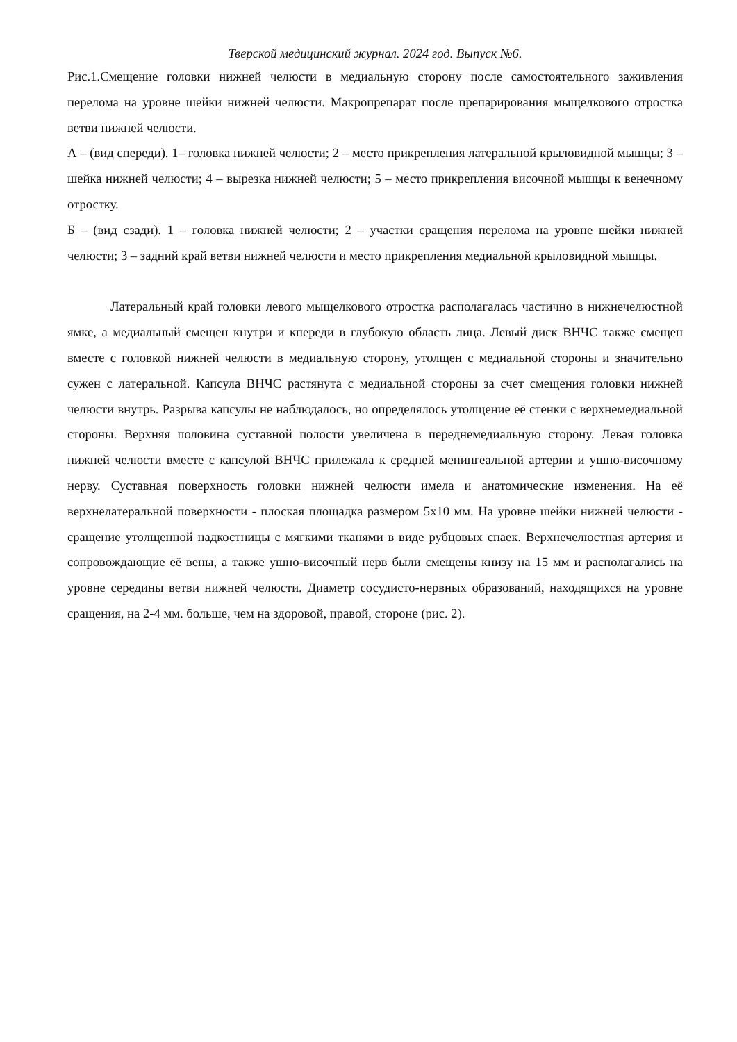Тверской медицинский журнал. 2024 год. Выпуск №6.
Рис.1.Смещение головки нижней челюсти в медиальную сторону после самостоятельного заживления перелома на уровне шейки нижней челюсти. Макропрепарат после препарирования мыщелкового отростка ветви нижней челюсти.
А – (вид спереди). 1– головка нижней челюсти; 2 – место прикрепления латеральной крыловидной мышцы; 3 – шейка нижней челюсти; 4 – вырезка нижней челюсти; 5 – место прикрепления височной мышцы к венечному отростку.
Б – (вид сзади). 1 – головка нижней челюсти; 2 – участки сращения перелома на уровне шейки нижней челюсти; 3 – задний край ветви нижней челюсти и место прикрепления медиальной крыловидной мышцы.
Латеральный край головки левого мыщелкового отростка располагалась частично в нижнечелюстной ямке, а медиальный смещен кнутри и кпереди в глубокую область лица. Левый диск ВНЧС также смещен вместе с головкой нижней челюсти в медиальную сторону, утолщен с медиальной стороны и значительно сужен с латеральной. Капсула ВНЧС растянута с медиальной стороны за счет смещения головки нижней челюсти внутрь. Разрыва капсулы не наблюдалось, но определялось утолщение её стенки с верхнемедиальной стороны. Верхняя половина суставной полости увеличена в переднемедиальную сторону. Левая головка нижней челюсти вместе с капсулой ВНЧС прилежала к средней менингеальной артерии и ушно-височному нерву. Суставная поверхность головки нижней челюсти имела и анатомические изменения. На её верхнелатеральной поверхности - плоская площадка размером 5x10 мм. На уровне шейки нижней челюсти - сращение утолщенной надкостницы с мягкими тканями в виде рубцовых спаек. Верхнечелюстная артерия и сопровождающие её вены, а также ушно-височный нерв были смещены книзу на 15 мм и располагались на уровне середины ветви нижней челюсти. Диаметр сосудисто-нервных образований, находящихся на уровне сращения, на 2-4 мм. больше, чем на здоровой, правой, стороне (рис. 2).